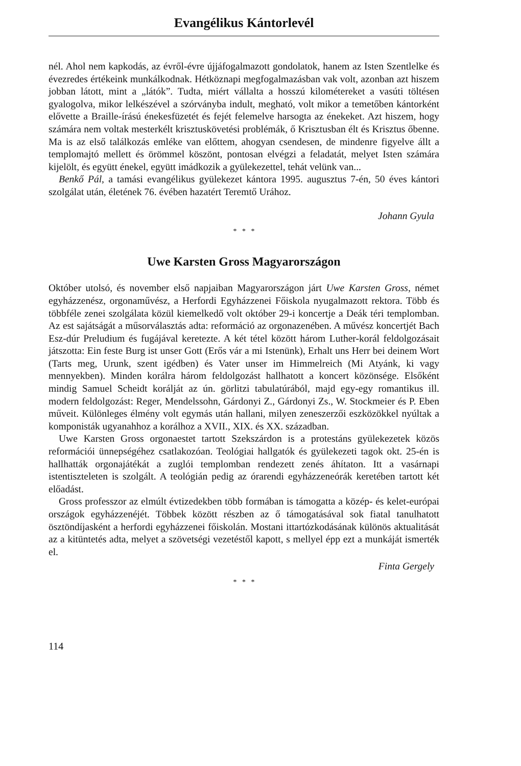Evangélikus Kántorlevél
nél. Ahol nem kapkodás, az évről-évre újjáfogalmazott gondolatok, hanem az Isten Szentlelke és évezredes értékeink munkálkodnak. Hétköznapi megfogalmazásban vak volt, azonban azt hiszem jobban látott, mint a „látók”. Tudta, miért vállalta a hosszú kilométereket a vasúti töltésen gyalogolva, mikor lelkészével a szórványba indult, megható, volt mikor a temetőben kántorként elővette a Braille-írású énekesfüzetét és fejét felemelve harsogta az énekeket. Azt hiszem, hogy számára nem voltak mesterkélt krisztuskövetési problémák, ő Krisztusban élt és Krisztus őbenne. Ma is az első találkozás emléke van előttem, ahogyan csendesen, de mindenre figyelve állt a templomajtó mellett és örömmel köszönt, pontosan elvégzi a feladatát, melyet Isten számára kijelölt, és együtt énekel, együtt imádkozik a gyülekezettel, tehát velünk van...
Benkő Pál, a tamási evangélikus gyülekezet kántora 1995. augusztus 7-én, 50 éves kántori szolgálat után, életének 76. évében hazatért Teremtő Urához.
Johann Gyula
* * *
Uwe Karsten Gross Magyarországon
Október utolsó, és november első napjaiban Magyarországon járt Uwe Karsten Gross, német egyházzenész, orgonaművész, a Herfordi Egyházzenei Főiskola nyugalmazott rektora. Több és többféle zenei szolgálata közül kiemelkedő volt október 29-i koncertje a Deák téri templomban. Az est sajátságát a műsorválasztás adta: reformáció az orgonazenében. A művész koncertjét Bach Esz-dúr Preludium és fugájával keretezte. A két tétel között három Luther-korál feldolgozásait játszotta: Ein feste Burg ist unser Gott (Erős vár a mi Istenünk), Erhalt uns Herr bei deinem Wort (Tarts meg, Urunk, szent igédben) és Vater unser im Himmelreich (Mi Atyánk, ki vagy mennyekben). Minden korálra három feldolgozást hallhatott a koncert közönsége. Elsőként mindig Samuel Scheidt korálját az ún. görlitzi tabulatúrából, majd egy-egy romantikus ill. modern feldolgozást: Reger, Mendelssohn, Gárdonyi Z., Gárdonyi Zs., W. Stockmeier és P. Eben műveit. Különleges élmény volt egymás után hallani, milyen zeneszerzői eszközökkel nyúltak a komponisták ugyanahhoz a korálhoz a XVII., XIX. és XX. században.
Uwe Karsten Gross orgonaestet tartott Szekszárdon is a protestáns gyülekezetek közös reformációi ünnepségéhez csatlakozóan. Teológiai hallgatók és gyülekezeti tagok okt. 25-én is hallhatták orgonajátékát a zuglói templomban rendezett zenés áhítaton. Itt a vasárnapi istentiszteleten is szolgált. A teológián pedig az órarendi egyházzeneórák keretében tartott két előadást.
Gross professzor az elmúlt évtizedekben több formában is támogatta a közép- és kelet-európai országok egyházzenéjét. Többek között részben az ő támogatásával sok fiatal tanulhatott ösztöndíjasként a herfordi egyházzenei főiskolán. Mostani ittartózkodásának különös aktualitását az a kitüntetés adta, melyet a szövetségi vezetéstől kapott, s mellyel épp ezt a munkáját ismerték el.
Finta Gergely
* * *
114